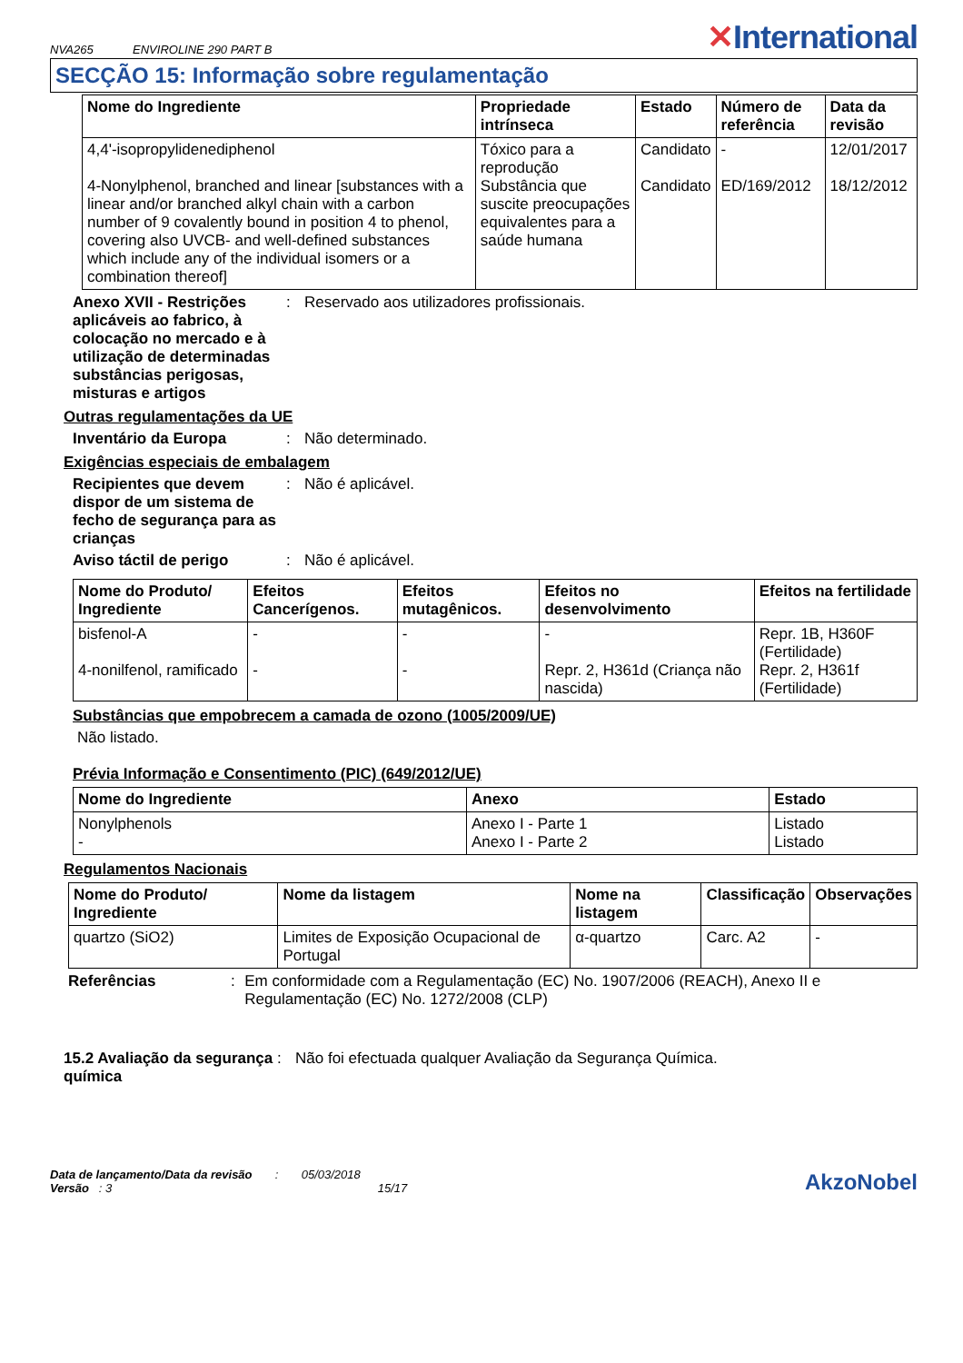NVA265 ENVIROLINE 290 PART B
✕International
SECÇÃO 15: Informação sobre regulamentação
| Nome do Ingrediente | Propriedade intrínseca | Estado | Número de referência | Data da revisão |
| --- | --- | --- | --- | --- |
| 4,4'-isopropylidenediphenol 4-Nonylphenol, branched and linear [substances with a linear and/or branched alkyl chain with a carbon number of 9 covalently bound in position 4 to phenol, covering also UVCB- and well-defined substances which include any of the individual isomers or a combination thereof] | Tóxico para a reprodução Substância que suscite preocupações equivalentes para a saúde humana | Candidato Candidato | - ED/169/2012 | 12/01/2017 18/12/2012 |
Anexo XVII - Restrições aplicáveis ao fabrico, à colocação no mercado e à utilização de determinadas substâncias perigosas, misturas e artigos
: Reservado aos utilizadores profissionais.
Outras regulamentações da UE
Inventário da Europa : Não determinado.
Exigências especiais de embalagem
Recipientes que devem dispor de um sistema de fecho de segurança para as crianças
: Não é aplicável.
Aviso táctil de perigo : Não é aplicável.
| Nome do Produto/ Ingrediente | Efeitos Cancerígenos. | Efeitos mutagênicos. | Efeitos no desenvolvimento | Efeitos na fertilidade |
| --- | --- | --- | --- | --- |
| bisfenol-A 4-nonilfenol, ramificado | - - | - - | - Repr. 2, H361d (Criança não nascida) | Repr. 1B, H360F (Fertilidade) Repr. 2, H361f (Fertilidade) |
Substâncias que empobrecem a camada de ozono (1005/2009/UE)
Não listado.
Prévia Informação e Consentimento (PIC) (649/2012/UE)
| Nome do Ingrediente | Anexo | Estado |
| --- | --- | --- |
| Nonylphenols - | Anexo I - Parte 1 Anexo I - Parte 2 | Listado Listado |
Regulamentos Nacionais
| Nome do Produto/ Ingrediente | Nome da listagem | Nome na listagem | Classificação | Observações |
| --- | --- | --- | --- | --- |
| quartzo (SiO2) | Limites de Exposição Ocupacional de Portugal | α-quartzo | Carc. A2 | - |
Referências : Em conformidade com a Regulamentação (EC) No. 1907/2006 (REACH), Anexo II e Regulamentação (EC) No. 1272/2008 (CLP)
15.2 Avaliação da segurança química
: Não foi efectuada qualquer Avaliação da Segurança Química.
Data de lançamento/Data da revisão : 05/03/2018
Versão : 3 15/17
AkzoNobel